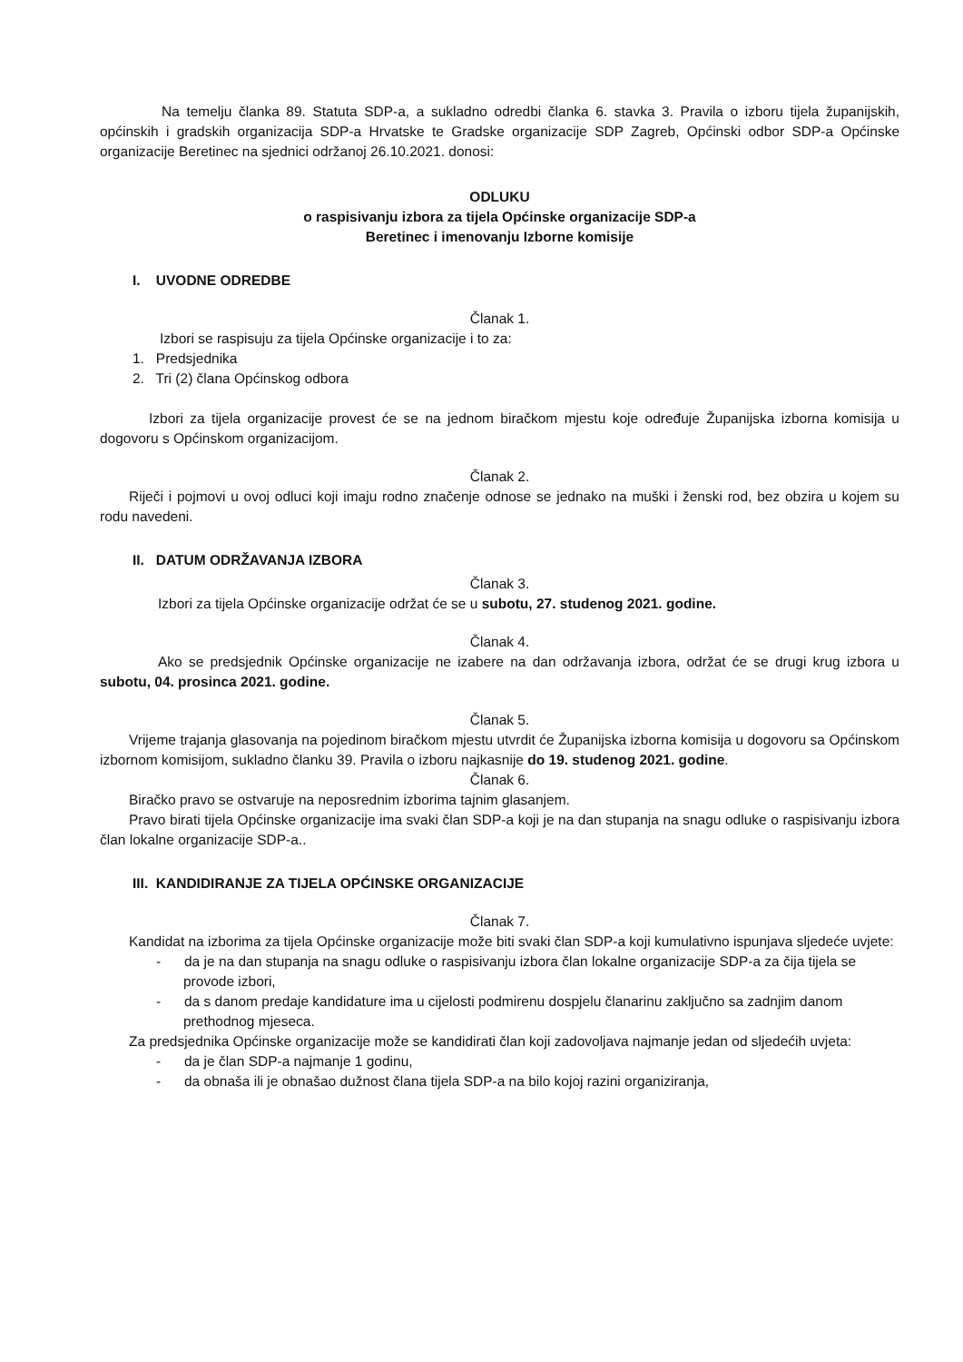Na temelju članka 89. Statuta SDP-a, a sukladno odredbi članka 6. stavka 3. Pravila o izboru tijela županijskih, općinskih i gradskih organizacija SDP-a Hrvatske te Gradske organizacije SDP Zagreb, Općinski odbor SDP-a Općinske organizacije Beretinec na sjednici održanoj 26.10.2021. donosi:
ODLUKU
o raspisivanju izbora za tijela Općinske organizacije SDP-a
Beretinec i imenovanju Izborne komisije
I. UVODNE ODREDBE
Članak 1.
Izbori se raspisuju za tijela Općinske organizacije i to za:
1. Predsjednika
2. Tri (2) člana Općinskog odbora
Izbori za tijela organizacije provest će se na jednom biračkom mjestu koje određuje Županijska izborna komisija u dogovoru s Općinskom organizacijom.
Članak 2.
Riječi i pojmovi u ovoj odluci koji imaju rodno značenje odnose se jednako na muški i ženski rod, bez obzira u kojem su rodu navedeni.
II. DATUM ODRŽAVANJA IZBORA
Članak 3.
Izbori za tijela Općinske organizacije održat će se u subotu, 27. studenog 2021. godine.
Članak 4.
Ako se predsjednik Općinske organizacije ne izabere na dan održavanja izbora, održat će se drugi krug izbora u subotu, 04. prosinca 2021. godine.
Članak 5.
Vrijeme trajanja glasovanja na pojedinom biračkom mjestu utvrdit će Županijska izborna komisija u dogovoru sa Općinskom izbornom komisijom, sukladno članku 39. Pravila o izboru najkasnije do 19. studenog 2021. godine.
Članak 6.
Biračko pravo se ostvaruje na neposrednim izborima tajnim glasanjem.
Pravo birati tijela Općinske organizacije ima svaki član SDP-a koji je na dan stupanja na snagu odluke o raspisivanju izbora član lokalne organizacije SDP-a..
III. KANDIDIRANJE ZA TIJELA OPĆINSKE ORGANIZACIJE
Članak 7.
Kandidat na izborima za tijela Općinske organizacije može biti svaki član SDP-a koji kumulativno ispunjava sljedeće uvjete:
- da je na dan stupanja na snagu odluke o raspisivanju izbora član lokalne organizacije SDP-a za čija tijela se provode izbori,
- da s danom predaje kandidature ima u cijelosti podmirenu dospjelu članarinu zaključno sa zadnjim danom prethodnog mjeseca.
Za predsjednika Općinske organizacije može se kandidirati član koji zadovoljava najmanje jedan od sljedećih uvjeta:
- da je član SDP-a najmanje 1 godinu,
- da obnaša ili je obnašao dužnost člana tijela SDP-a na bilo kojoj razini organiziranja,